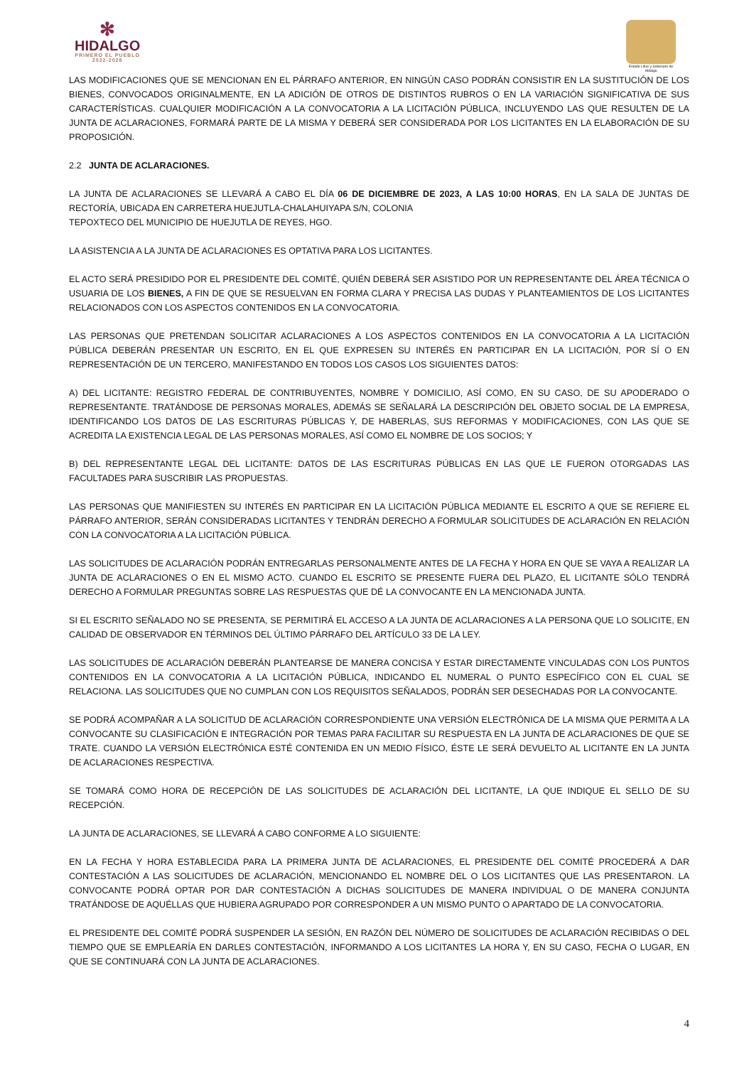✻
HIDALGO
PRIMERO EL PUEBLO
2022-2028
Estado Libre y Soberano de Hidalgo
LAS MODIFICACIONES QUE SE MENCIONAN EN EL PÁRRAFO ANTERIOR, EN NINGÚN CASO PODRÁN CONSISTIR EN LA SUSTITUCIÓN DE LOS BIENES, CONVOCADOS ORIGINALMENTE, EN LA ADICIÓN DE OTROS DE DISTINTOS RUBROS O EN LA VARIACIÓN SIGNIFICATIVA DE SUS CARACTERÍSTICAS. CUALQUIER MODIFICACIÓN A LA CONVOCATORIA A LA LICITACIÓN PÚBLICA, INCLUYENDO LAS QUE RESULTEN DE LA JUNTA DE ACLARACIONES, FORMARÁ PARTE DE LA MISMA Y DEBERÁ SER CONSIDERADA POR LOS LICITANTES EN LA ELABORACIÓN DE SU PROPOSICIÓN.
2.2 JUNTA DE ACLARACIONES.
LA JUNTA DE ACLARACIONES SE LLEVARÁ A CABO EL DÍA 06 DE DICIEMBRE DE 2023, A LAS 10:00 HORAS, EN LA SALA DE JUNTAS DE RECTORÍA, UBICADA EN CARRETERA HUEJUTLA-CHALAHUIYAPA S/N, COLONIA
TEPOXTECO DEL MUNICIPIO DE HUEJUTLA DE REYES, HGO.
LA ASISTENCIA A LA JUNTA DE ACLARACIONES ES OPTATIVA PARA LOS LICITANTES.
EL ACTO SERÁ PRESIDIDO POR EL PRESIDENTE DEL COMITÉ, QUIÉN DEBERÁ SER ASISTIDO POR UN REPRESENTANTE DEL ÁREA TÉCNICA O USUARIA DE LOS BIENES, A FIN DE QUE SE RESUELVAN EN FORMA CLARA Y PRECISA LAS DUDAS Y PLANTEAMIENTOS DE LOS LICITANTES RELACIONADOS CON LOS ASPECTOS CONTENIDOS EN LA CONVOCATORIA.
LAS PERSONAS QUE PRETENDAN SOLICITAR ACLARACIONES A LOS ASPECTOS CONTENIDOS EN LA CONVOCATORIA A LA LICITACIÓN PÚBLICA DEBERÁN PRESENTAR UN ESCRITO, EN EL QUE EXPRESEN SU INTERÉS EN PARTICIPAR EN LA LICITACIÓN, POR SÍ O EN REPRESENTACIÓN DE UN TERCERO, MANIFESTANDO EN TODOS LOS CASOS LOS SIGUIENTES DATOS:
A) DEL LICITANTE: REGISTRO FEDERAL DE CONTRIBUYENTES, NOMBRE Y DOMICILIO, ASÍ COMO, EN SU CASO, DE SU APODERADO O REPRESENTANTE. TRATÁNDOSE DE PERSONAS MORALES, ADEMÁS SE SEÑALARÁ LA DESCRIPCIÓN DEL OBJETO SOCIAL DE LA EMPRESA, IDENTIFICANDO LOS DATOS DE LAS ESCRITURAS PÚBLICAS Y, DE HABERLAS, SUS REFORMAS Y MODIFICACIONES, CON LAS QUE SE ACREDITA LA EXISTENCIA LEGAL DE LAS PERSONAS MORALES, ASÍ COMO EL NOMBRE DE LOS SOCIOS; Y
B) DEL REPRESENTANTE LEGAL DEL LICITANTE: DATOS DE LAS ESCRITURAS PÚBLICAS EN LAS QUE LE FUERON OTORGADAS LAS FACULTADES PARA SUSCRIBIR LAS PROPUESTAS.
LAS PERSONAS QUE MANIFIESTEN SU INTERÉS EN PARTICIPAR EN LA LICITACIÓN PÚBLICA MEDIANTE EL ESCRITO A QUE SE REFIERE EL PÁRRAFO ANTERIOR, SERÁN CONSIDERADAS LICITANTES Y TENDRÁN DERECHO A FORMULAR SOLICITUDES DE ACLARACIÓN EN RELACIÓN CON LA CONVOCATORIA A LA LICITACIÓN PÚBLICA.
LAS SOLICITUDES DE ACLARACIÓN PODRÁN ENTREGARLAS PERSONALMENTE ANTES DE LA FECHA Y HORA EN QUE SE VAYA A REALIZAR LA JUNTA DE ACLARACIONES O EN EL MISMO ACTO. CUANDO EL ESCRITO SE PRESENTE FUERA DEL PLAZO, EL LICITANTE SÓLO TENDRÁ DERECHO A FORMULAR PREGUNTAS SOBRE LAS RESPUESTAS QUE DÉ LA CONVOCANTE EN LA MENCIONADA JUNTA.
SI EL ESCRITO SEÑALADO NO SE PRESENTA, SE PERMITIRÁ EL ACCESO A LA JUNTA DE ACLARACIONES A LA PERSONA QUE LO SOLICITE, EN CALIDAD DE OBSERVADOR EN TÉRMINOS DEL ÚLTIMO PÁRRAFO DEL ARTÍCULO 33 DE LA LEY.
LAS SOLICITUDES DE ACLARACIÓN DEBERÁN PLANTEARSE DE MANERA CONCISA Y ESTAR DIRECTAMENTE VINCULADAS CON LOS PUNTOS CONTENIDOS EN LA CONVOCATORIA A LA LICITACIÓN PÚBLICA, INDICANDO EL NUMERAL O PUNTO ESPECÍFICO CON EL CUAL SE RELACIONA. LAS SOLICITUDES QUE NO CUMPLAN CON LOS REQUISITOS SEÑALADOS, PODRÁN SER DESECHADAS POR LA CONVOCANTE.
SE PODRÁ ACOMPAÑAR A LA SOLICITUD DE ACLARACIÓN CORRESPONDIENTE UNA VERSIÓN ELECTRÓNICA DE LA MISMA QUE PERMITA A LA CONVOCANTE SU CLASIFICACIÓN E INTEGRACIÓN POR TEMAS PARA FACILITAR SU RESPUESTA EN LA JUNTA DE ACLARACIONES DE QUE SE TRATE. CUANDO LA VERSIÓN ELECTRÓNICA ESTÉ CONTENIDA EN UN MEDIO FÍSICO, ÉSTE LE SERÁ DEVUELTO AL LICITANTE EN LA JUNTA DE ACLARACIONES RESPECTIVA.
SE TOMARÁ COMO HORA DE RECEPCIÓN DE LAS SOLICITUDES DE ACLARACIÓN DEL LICITANTE, LA QUE INDIQUE EL SELLO DE SU RECEPCIÓN.
LA JUNTA DE ACLARACIONES, SE LLEVARÁ A CABO CONFORME A LO SIGUIENTE:
EN LA FECHA Y HORA ESTABLECIDA PARA LA PRIMERA JUNTA DE ACLARACIONES, EL PRESIDENTE DEL COMITÉ PROCEDERÁ A DAR CONTESTACIÓN A LAS SOLICITUDES DE ACLARACIÓN, MENCIONANDO EL NOMBRE DEL O LOS LICITANTES QUE LAS PRESENTARON. LA CONVOCANTE PODRÁ OPTAR POR DAR CONTESTACIÓN A DICHAS SOLICITUDES DE MANERA INDIVIDUAL O DE MANERA CONJUNTA TRATÁNDOSE DE AQUÉLLAS QUE HUBIERA AGRUPADO POR CORRESPONDER A UN MISMO PUNTO O APARTADO DE LA CONVOCATORIA.
EL PRESIDENTE DEL COMITÉ PODRÁ SUSPENDER LA SESIÓN, EN RAZÓN DEL NÚMERO DE SOLICITUDES DE ACLARACIÓN RECIBIDAS O DEL TIEMPO QUE SE EMPLEARÍA EN DARLES CONTESTACIÓN, INFORMANDO A LOS LICITANTES LA HORA Y, EN SU CASO, FECHA O LUGAR, EN QUE SE CONTINUARÁ CON LA JUNTA DE ACLARACIONES.
4